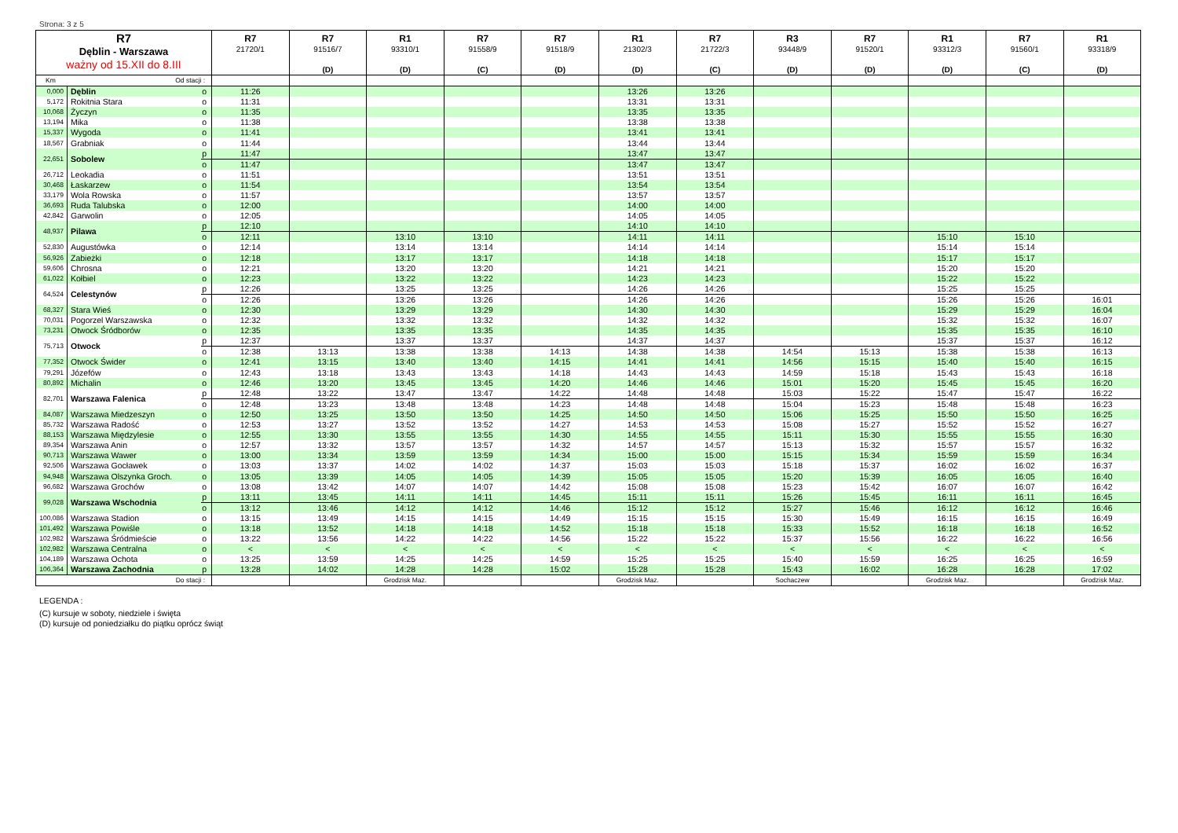Strona: 3 z 5
| R7 Dęblin - Warszawa ważny od 15.XII do 8.III | | | R7 21720/1 | R7 91516/7 (D) | R1 93310/1 (D) | R7 91558/9 (C) | R7 91518/9 (D) | R1 21302/3 (D) | R7 21722/3 (C) | R3 93448/9 (D) | R7 91520/1 (D) | R1 93312/3 (D) | R7 91560/1 (C) | R1 93318/9 (D) |
| --- | --- | --- | --- | --- | --- | --- | --- | --- | --- | --- | --- | --- | --- | --- |
| Km | Od stacji : | | | | | | | | | | | | | |
| 0,000 | Dęblin | o | 11:26 | | | | | 13:26 | 13:26 | | | | | |
| 5,172 | Rokitnia Stara | o | 11:31 | | | | | 13:31 | 13:31 | | | | | |
| 10,068 | Życzyn | o | 11:35 | | | | | 13:35 | 13:35 | | | | | |
| 13,194 | Mika | o | 11:38 | | | | | 13:38 | 13:38 | | | | | |
| 15,337 | Wygoda | o | 11:41 | | | | | 13:41 | 13:41 | | | | | |
| 18,567 | Grabniak | o | 11:44 | | | | | 13:44 | 13:44 | | | | | |
| 22,651 | Sobolew | p | 11:47 | | | | | 13:47 | 13:47 | | | | | |
| | | o | 11:47 | | | | | 13:47 | 13:47 | | | | | |
| 26,712 | Leokadia | o | 11:51 | | | | | 13:51 | 13:51 | | | | | |
| 30,468 | Łaskarzew | o | 11:54 | | | | | 13:54 | 13:54 | | | | | |
| 33,179 | Wola Rowska | o | 11:57 | | | | | 13:57 | 13:57 | | | | | |
| 36,693 | Ruda Talubska | o | 12:00 | | | | | 14:00 | 14:00 | | | | | |
| 42,842 | Garwolin | o | 12:05 | | | | | 14:05 | 14:05 | | | | | |
| 48,937 | Pilawa | p | 12:10 | | | | | 14:10 | 14:10 | | | | | |
| | | o | 12:11 | | 13:10 | 13:10 | | 14:11 | 14:11 | | | 15:10 | 15:10 | |
| 52,830 | Augustówka | o | 12:14 | | 13:14 | 13:14 | | 14:14 | 14:14 | | | 15:14 | 15:14 | |
| 56,926 | Zabieżki | o | 12:18 | | 13:17 | 13:17 | | 14:18 | 14:18 | | | 15:17 | 15:17 | |
| 59,606 | Chrosna | o | 12:21 | | 13:20 | 13:20 | | 14:21 | 14:21 | | | 15:20 | 15:20 | |
| 61,022 | Kołbiel | o | 12:23 | | 13:22 | 13:22 | | 14:23 | 14:23 | | | 15:22 | 15:22 | |
| 64,524 | Celestynów | p | 12:26 | | 13:25 | 13:25 | | 14:26 | 14:26 | | | 15:25 | 15:25 | |
| | | o | 12:26 | | 13:26 | 13:26 | | 14:26 | 14:26 | | | 15:26 | 15:26 | 16:01 |
| 68,327 | Stara Wieś | o | 12:30 | | 13:29 | 13:29 | | 14:30 | 14:30 | | | 15:29 | 15:29 | 16:04 |
| 70,031 | Pogorzel Warszawska | o | 12:32 | | 13:32 | 13:32 | | 14:32 | 14:32 | | | 15:32 | 15:32 | 16:07 |
| 73,231 | Otwock Śródborów | o | 12:35 | | 13:35 | 13:35 | | 14:35 | 14:35 | | | 15:35 | 15:35 | 16:10 |
| 75,713 | Otwock | p | 12:37 | | 13:37 | 13:37 | | 14:37 | 14:37 | | | 15:37 | 15:37 | 16:12 |
| | | o | 12:38 | 13:13 | 13:38 | 13:38 | 14:13 | 14:38 | 14:38 | 14:54 | 15:13 | 15:38 | 15:38 | 16:13 |
| 77,352 | Otwock Świder | o | 12:41 | 13:15 | 13:40 | 13:40 | 14:15 | 14:41 | 14:41 | 14:56 | 15:15 | 15:40 | 15:40 | 16:15 |
| 79,291 | Józefów | o | 12:43 | 13:18 | 13:43 | 13:43 | 14:18 | 14:43 | 14:43 | 14:59 | 15:18 | 15:43 | 15:43 | 16:18 |
| 80,892 | Michalin | o | 12:46 | 13:20 | 13:45 | 13:45 | 14:20 | 14:46 | 14:46 | 15:01 | 15:20 | 15:45 | 15:45 | 16:20 |
| 82,701 | Warszawa Falenica | p | 12:48 | 13:22 | 13:47 | 13:47 | 14:22 | 14:48 | 14:48 | 15:03 | 15:22 | 15:47 | 15:47 | 16:22 |
| | | o | 12:48 | 13:23 | 13:48 | 13:48 | 14:23 | 14:48 | 14:48 | 15:04 | 15:23 | 15:48 | 15:48 | 16:23 |
| 84,087 | Warszawa Miedzeszyn | o | 12:50 | 13:25 | 13:50 | 13:50 | 14:25 | 14:50 | 14:50 | 15:06 | 15:25 | 15:50 | 15:50 | 16:25 |
| 85,732 | Warszawa Radość | o | 12:53 | 13:27 | 13:52 | 13:52 | 14:27 | 14:53 | 14:53 | 15:08 | 15:27 | 15:52 | 15:52 | 16:27 |
| 88,153 | Warszawa Międzylesie | o | 12:55 | 13:30 | 13:55 | 13:55 | 14:30 | 14:55 | 14:55 | 15:11 | 15:30 | 15:55 | 15:55 | 16:30 |
| 89,354 | Warszawa Anin | o | 12:57 | 13:32 | 13:57 | 13:57 | 14:32 | 14:57 | 14:57 | 15:13 | 15:32 | 15:57 | 15:57 | 16:32 |
| 90,713 | Warszawa Wawer | o | 13:00 | 13:34 | 13:59 | 13:59 | 14:34 | 15:00 | 15:00 | 15:15 | 15:34 | 15:59 | 15:59 | 16:34 |
| 92,506 | Warszawa Gocławek | o | 13:03 | 13:37 | 14:02 | 14:02 | 14:37 | 15:03 | 15:03 | 15:18 | 15:37 | 16:02 | 16:02 | 16:37 |
| 94,948 | Warszawa Olszynka Groch. | o | 13:05 | 13:39 | 14:05 | 14:05 | 14:39 | 15:05 | 15:05 | 15:20 | 15:39 | 16:05 | 16:05 | 16:40 |
| 96,682 | Warszawa Grochów | o | 13:08 | 13:42 | 14:07 | 14:07 | 14:42 | 15:08 | 15:08 | 15:23 | 15:42 | 16:07 | 16:07 | 16:42 |
| 99,028 | Warszawa Wschodnia | p | 13:11 | 13:45 | 14:11 | 14:11 | 14:45 | 15:11 | 15:11 | 15:26 | 15:45 | 16:11 | 16:11 | 16:45 |
| | | o | 13:12 | 13:46 | 14:12 | 14:12 | 14:46 | 15:12 | 15:12 | 15:27 | 15:46 | 16:12 | 16:12 | 16:46 |
| 100,086 | Warszawa Stadion | o | 13:15 | 13:49 | 14:15 | 14:15 | 14:49 | 15:15 | 15:15 | 15:30 | 15:49 | 16:15 | 16:15 | 16:49 |
| 101,492 | Warszawa Powiśle | o | 13:18 | 13:52 | 14:18 | 14:18 | 14:52 | 15:18 | 15:18 | 15:33 | 15:52 | 16:18 | 16:18 | 16:52 |
| 102,982 | Warszawa Śródmieście | o | 13:22 | 13:56 | 14:22 | 14:22 | 14:56 | 15:22 | 15:22 | 15:37 | 15:56 | 16:22 | 16:22 | 16:56 |
| 102,982 | Warszawa Centralna | o | < | < | < | < | < | < | < | < | < | < | < | < |
| 104,189 | Warszawa Ochota | o | 13:25 | 13:59 | 14:25 | 14:25 | 14:59 | 15:25 | 15:25 | 15:40 | 15:59 | 16:25 | 16:25 | 16:59 |
| 106,364 | Warszawa Zachodnia | p | 13:28 | 14:02 | 14:28 | 14:28 | 15:02 | 15:28 | 15:28 | 15:43 | 16:02 | 16:28 | 16:28 | 17:02 |
| Do stacji : | | | | | Grodzisk Maz. | | | Grodzisk Maz. | | Sochaczew | | Grodzisk Maz. | | Grodzisk Maz. |
LEGENDA :
(C) kursuje w soboty, niedziele i święta
(D) kursuje od poniedziałku do piątku oprócz świąt